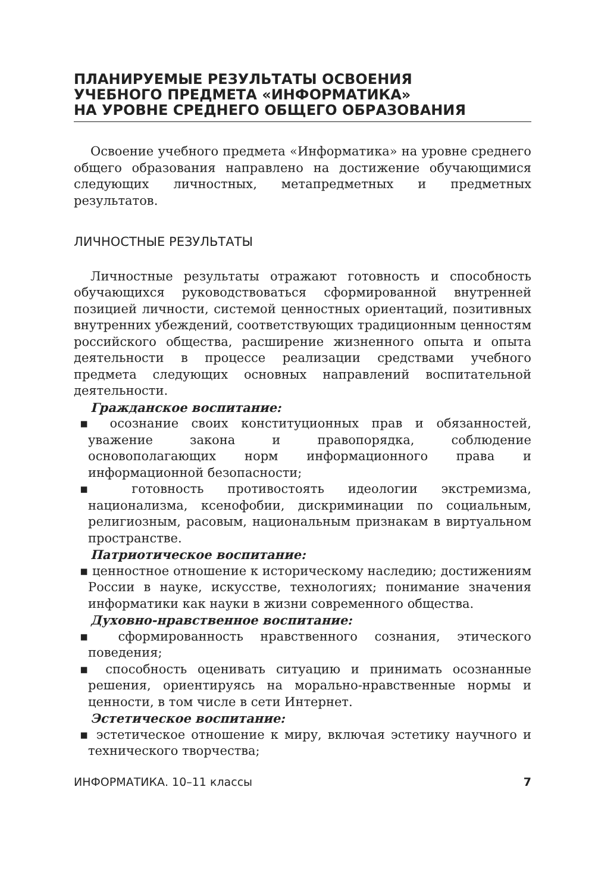ПЛАНИРУЕМЫЕ РЕЗУЛЬТАТЫ ОСВОЕНИЯ
УЧЕБНОГО ПРЕДМЕТА «ИНФОРМАТИКА»
НА УРОВНЕ СРЕДНЕГО ОБЩЕГО ОБРАЗОВАНИЯ
Освоение учебного предмета «Информатика» на уровне среднего общего образования направлено на достижение обучающимися следующих личностных, метапредметных и предметных результатов.
ЛИЧНОСТНЫЕ РЕЗУЛЬТАТЫ
Личностные результаты отражают готовность и способность обучающихся руководствоваться сформированной внутренней позицией личности, системой ценностных ориентаций, позитивных внутренних убеждений, соответствующих традиционным ценностям российского общества, расширение жизненного опыта и опыта деятельности в процессе реализации средствами учебного предмета следующих основных направлений воспитательной деятельности.
Гражданское воспитание:
▪ осознание своих конституционных прав и обязанностей, уважение закона и правопорядка, соблюдение основополагающих норм информационного права и информационной безопасности;
▪ готовность противостоять идеологии экстремизма, национализма, ксенофобии, дискриминации по социальным, религиозным, расовым, национальным признакам в виртуальном пространстве.
Патриотическое воспитание:
▪ ценностное отношение к историческому наследию; достижениям России в науке, искусстве, технологиях; понимание значения информатики как науки в жизни современного общества.
Духовно-нравственное воспитание:
▪ сформированность нравственного сознания, этического поведения;
▪ способность оценивать ситуацию и принимать осознанные решения, ориентируясь на морально-нравственные нормы и ценности, в том числе в сети Интернет.
Эстетическое воспитание:
▪ эстетическое отношение к миру, включая эстетику научного и технического творчества;
ИНФОРМАТИКА. 10–11 классы 7